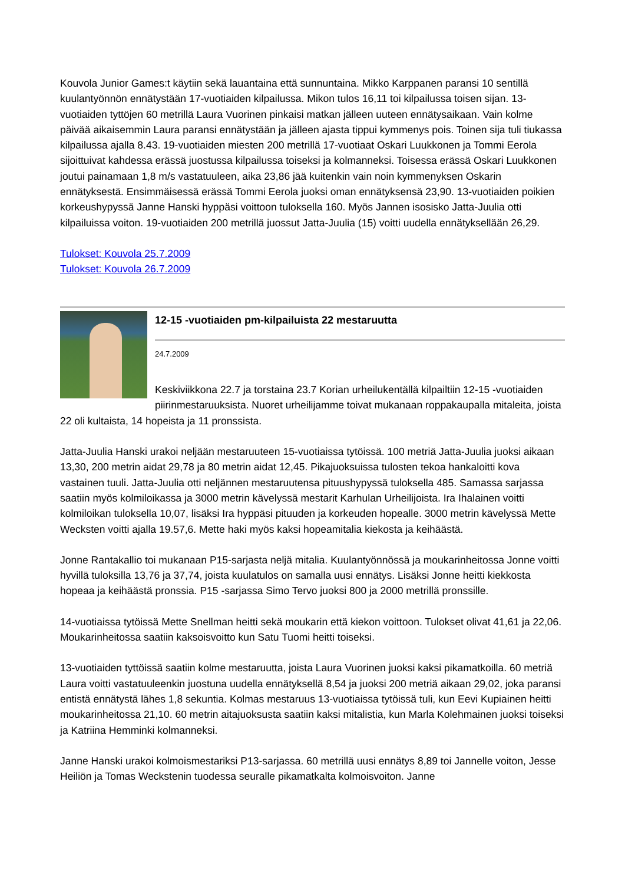Kouvola Junior Games:t käytiin sekä lauantaina että sunnuntaina. Mikko Karppanen paransi 10 sentillä kuulantyönnön ennätystään 17-vuotiaiden kilpailussa. Mikon tulos 16,11 toi kilpailussa toisen sijan. 13-vuotiaiden tyttöjen 60 metrillä Laura Vuorinen pinkaisi matkan jälleen uuteen ennätysaikaan. Vain kolme päivää aikaisemmin Laura paransi ennätystään ja jälleen ajasta tippui kymmenys pois. Toinen sija tuli tiukassa kilpailussa ajalla 8.43. 19-vuotiaiden miesten 200 metrillä 17-vuotiaat Oskari Luukkonen ja Tommi Eerola sijoittuivat kahdessa erässä juostussa kilpailussa toiseksi ja kolmanneksi. Toisessa erässä Oskari Luukkonen joutui painamaan 1,8 m/s vastatuuleen, aika 23,86 jää kuitenkin vain noin kymmenyksen Oskarin ennätyksestä. Ensimmäisessä erässä Tommi Eerola juoksi oman ennätyksensä 23,90. 13-vuotiaiden poikien korkeushypyssä Janne Hanski hyppäsi voittoon tuloksella 160. Myös Jannen isosisko Jatta-Juulia otti kilpailuissa voiton. 19-vuotiaiden 200 metrillä juossut Jatta-Juulia (15) voitti uudella ennätyksellään 26,29.
Tulokset: Kouvola 25.7.2009
Tulokset: Kouvola 26.7.2009
12-15 -vuotiaiden pm-kilpailuista 22 mestaruutta
24.7.2009
Keskiviikkona 22.7 ja torstaina 23.7 Korian urheilukentällä kilpailtiin 12-15 -vuotiaiden piirinmestaruuksista. Nuoret urheilijamme toivat mukanaan roppakaupalla mitaleita, joista 22 oli kultaista, 14 hopeista ja 11 pronssista.
Jatta-Juulia Hanski urakoi neljään mestaruuteen 15-vuotiaissa tytöissä. 100 metriä Jatta-Juulia juoksi aikaan 13,30, 200 metrin aidat 29,78 ja 80 metrin aidat 12,45. Pikajuoksuissa tulosten tekoa hankaloitti kova vastainen tuuli. Jatta-Juulia otti neljännen mestaruutensa pituushypyssä tuloksella 485. Samassa sarjassa saatiin myös kolmiloikassa ja 3000 metrin kävelyssä mestarit Karhulan Urheilijoista. Ira Ihalainen voitti kolmiloikan tuloksella 10,07, lisäksi Ira hyppäsi pituuden ja korkeuden hopealle. 3000 metrin kävelyssä Mette Wecksten voitti ajalla 19.57,6. Mette haki myös kaksi hopeamitalia kiekosta ja keihäästä.
Jonne Rantakallio toi mukanaan P15-sarjasta neljä mitalia. Kuulantyönnössä ja moukarinheitossa Jonne voitti hyvillä tuloksilla 13,76 ja 37,74, joista kuulatulos on samalla uusi ennätys. Lisäksi Jonne heitti kiekkosta hopeaa ja keihäästä pronssia. P15 -sarjassa Simo Tervo juoksi 800 ja 2000 metrillä pronssille.
14-vuotiaissa tytöissä Mette Snellman heitti sekä moukarin että kiekon voittoon. Tulokset olivat 41,61 ja 22,06. Moukarinheitossa saatiin kaksoisvoitto kun Satu Tuomi heitti toiseksi.
13-vuotiaiden tyttöissä saatiin kolme mestaruutta, joista Laura Vuorinen juoksi kaksi pikamatkoilla. 60 metriä Laura voitti vastatuuleenkin juostuna uudella ennätyksellä 8,54 ja juoksi 200 metriä aikaan 29,02, joka paransi entistä ennätystä lähes 1,8 sekuntia. Kolmas mestaruus 13-vuotiaissa tytöissä tuli, kun Eevi Kupiainen heitti moukarinheitossa 21,10. 60 metrin aitajuoksusta saatiin kaksi mitalistia, kun Marla Kolehmainen juoksi toiseksi ja Katriina Hemminki kolmanneksi.
Janne Hanski urakoi kolmoismestariksi P13-sarjassa. 60 metrillä uusi ennätys 8,89 toi Jannelle voiton, Jesse Heiliön ja Tomas Weckstenin tuodessa seuralle pikamatkalta kolmoisvoiton. Janne